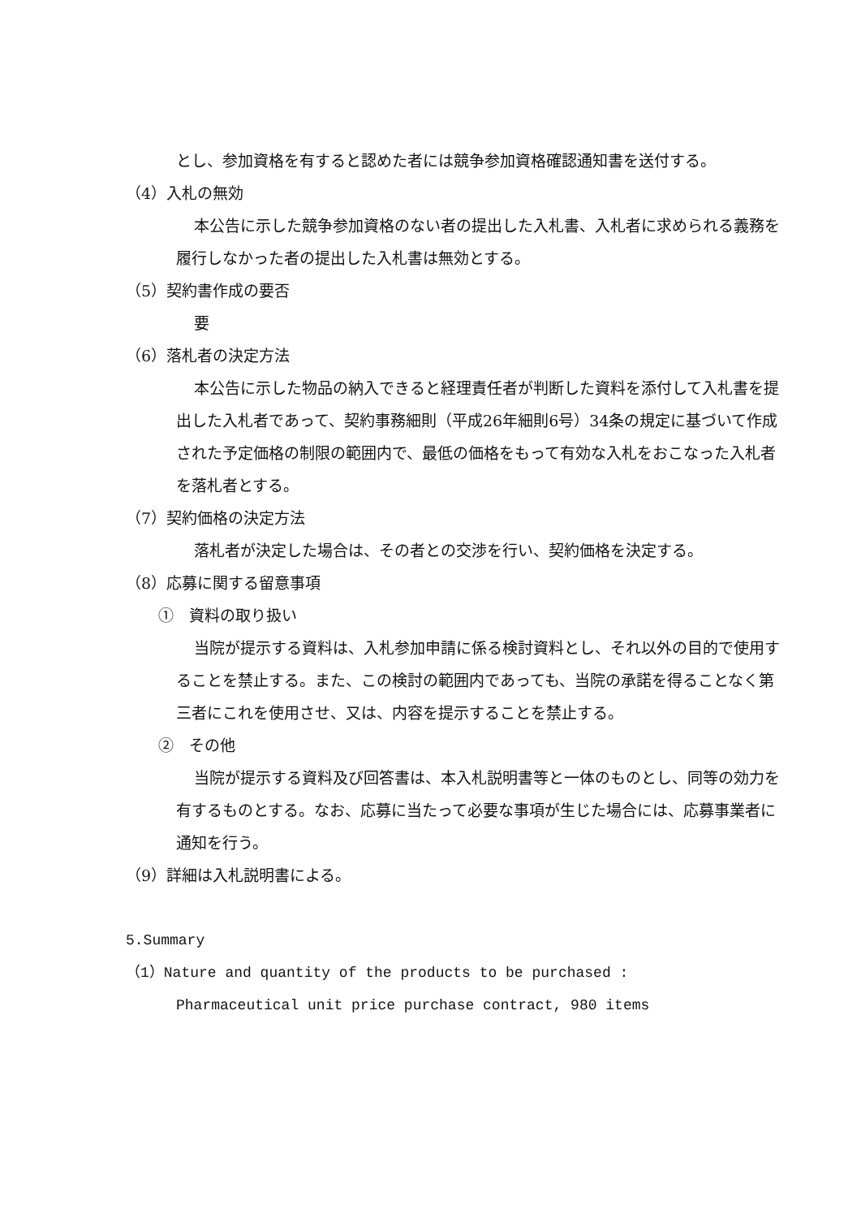とし、参加資格を有すると認めた者には競争参加資格確認通知書を送付する。
（4）入札の無効
本公告に示した競争参加資格のない者の提出した入札書、入札者に求められる義務を履行しなかった者の提出した入札書は無効とする。
（5）契約書作成の要否
要
（6）落札者の決定方法
本公告に示した物品の納入できると経理責任者が判断した資料を添付して入札書を提出した入札者であって、契約事務細則（平成26年細則6号）34条の規定に基づいて作成された予定価格の制限の範囲内で、最低の価格をもって有効な入札をおこなった入札者を落札者とする。
（7）契約価格の決定方法
落札者が決定した場合は、その者との交渉を行い、契約価格を決定する。
（8）応募に関する留意事項
①　資料の取り扱い
当院が提示する資料は、入札参加申請に係る検討資料とし、それ以外の目的で使用することを禁止する。また、この検討の範囲内であっても、当院の承諾を得ることなく第三者にこれを使用させ、又は、内容を提示することを禁止する。
②　その他
当院が提示する資料及び回答書は、本入札説明書等と一体のものとし、同等の効力を有するものとする。なお、応募に当たって必要な事項が生じた場合には、応募事業者に通知を行う。
（9）詳細は入札説明書による。
5.Summary
（1）Nature and quantity of the products to be purchased :
Pharmaceutical unit price purchase contract, 980 items